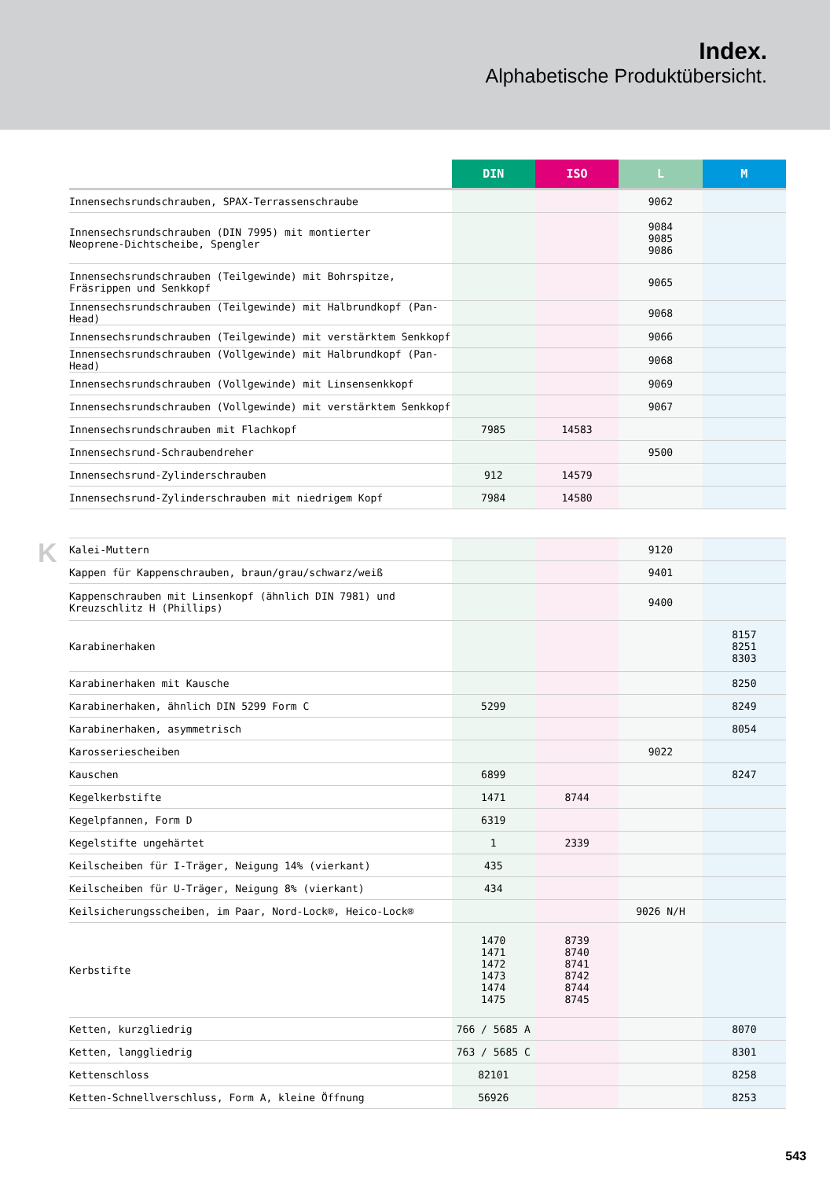Index.
Alphabetische Produktübersicht.
| | DIN | ISO | L | M |
| --- | --- | --- | --- | --- |
| Innensechsrundschrauben, SPAX-Terrassenschraube | | | 9062 | |
| Innensechsrundschrauben (DIN 7995) mit montierter Neoprene-Dichtscheibe, Spengler | | | 9084 9085 9086 | |
| Innensechsrundschrauben (Teilgewinde) mit Bohrspitze, Fräsrippen und Senkkopf | | | 9065 | |
| Innensechsrundschrauben (Teilgewinde) mit Halbrundkopf (Pan-Head) | | | 9068 | |
| Innensechsrundschrauben (Teilgewinde) mit verstärktem Senkkopf | | | 9066 | |
| Innensechsrundschrauben (Vollgewinde) mit Halbrundkopf (Pan-Head) | | | 9068 | |
| Innensechsrundschrauben (Vollgewinde) mit Linsensenkkopf | | | 9069 | |
| Innensechsrundschrauben (Vollgewinde) mit verstärktem Senkkopf | | | 9067 | |
| Innensechsrundschrauben mit Flachkopf | 7985 | 14583 | | |
| Innensechsrund-Schraubendreher | | | 9500 | |
| Innensechsrund-Zylinderschrauben | 912 | 14579 | | |
| Innensechsrund-Zylinderschrauben mit niedrigem Kopf | 7984 | 14580 | | |
K
| Kalei-Muttern | | | 9120 | |
| Kappen für Kappenschrauben, braun/grau/schwarz/weiß | | | 9401 | |
| Kappenschrauben mit Linsenkopf (ähnlich DIN 7981) und Kreuzschlitz H (Phillips) | | | 9400 | |
| Karabinerhaken | | | | 8157 8251 8303 |
| Karabinerhaken mit Kausche | | | | 8250 |
| Karabinerhaken, ähnlich DIN 5299 Form C | 5299 | | | 8249 |
| Karabinerhaken, asymmetrisch | | | | 8054 |
| Karosseriescheiben | | | 9022 | |
| Kauschen | 6899 | | | 8247 |
| Kegelkerbstifte | 1471 | 8744 | | |
| Kegelpfannen, Form D | 6319 | | | |
| Kegelstifte ungehärtet | 1 | 2339 | | |
| Keilscheiben für I-Träger, Neigung 14% (vierkant) | 435 | | | |
| Keilscheiben für U-Träger, Neigung 8% (vierkant) | 434 | | | |
| Keilsicherungsscheiben, im Paar, Nord-Lock®, Heico-Lock® | | | 9026 N/H | |
| Kerbstifte | 1470 1471 1472 1473 1474 1475 | 8739 8740 8741 8742 8744 8745 | | |
| Ketten, kurzgliedrig | 766 / 5685 A | | | 8070 |
| Ketten, langgliedrig | 763 / 5685 C | | | 8301 |
| Kettenschloss | 82101 | | | 8258 |
| Ketten-Schnellverschluss, Form A, kleine Öffnung | 56926 | | | 8253 |
543